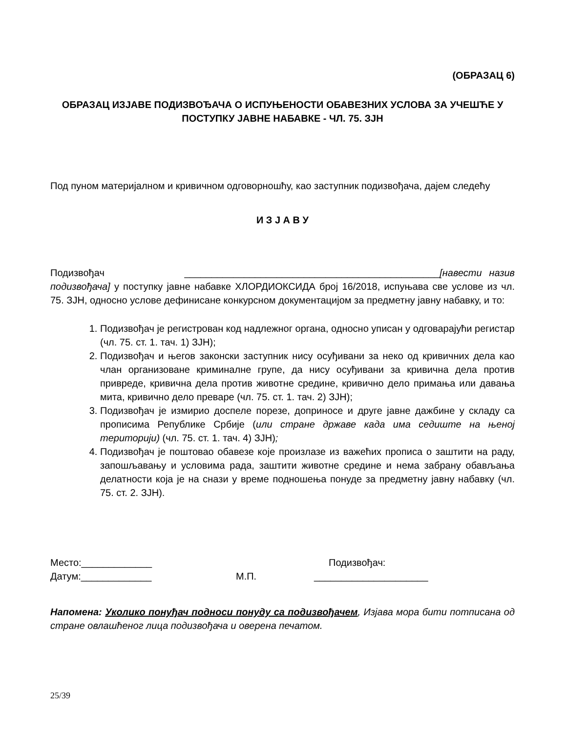(ОБРАЗАЦ 6)
ОБРАЗАЦ ИЗЈАВЕ ПОДИЗВОЂАЧА О ИСПУЊЕНОСТИ ОБАВЕЗНИХ УСЛОВА ЗА УЧЕШЋЕ У ПОСТУПКУ ЈАВНЕ НАБАВКЕ - ЧЛ. 75. ЗЈН
Под пуном материјалном и кривичном одговорношћу, као заступник подизвођача, дајем следећу
И З Ј А В У
Подизвођач _______________________________________________[навести назив подизвођача] у поступку јавне набавке ХЛОРДИОКСИДА број 16/2018, испуњава све услове из чл. 75. ЗЈН, односно услове дефинисане конкурсном документацијом за предметну јавну набавку, и то:
1. Подизвођач је регистрован код надлежног органа, односно уписан у одговарајући регистар (чл. 75. ст. 1. тач. 1) ЗЈН);
2. Подизвођач и његов законски заступник нису осуђивани за неко од кривичних дела као члан организоване криминалне групе, да нису осуђивани за кривична дела против привреде, кривична дела против животне средине, кривично дело примања или давања мита, кривично дело преваре (чл. 75. ст. 1. тач. 2) ЗЈН);
3. Подизвођач је измирио доспеле порезе, доприносе и друге јавне дажбине у складу са прописима Републике Србије (или стране државе када има седиште на њеној територији) (чл. 75. ст. 1. тач. 4) ЗЈН);
4. Подизвођач је поштовао обавезе које произлазе из важећих прописа о заштити на раду, запошљавању и условима рада, заштити животне средине и нема забрану обављања делатности која је на снази у време подношења понуде за предметну јавну набавку (чл. 75. ст. 2. ЗЈН).
Место:_____________
Подизвођач:
Датум:_____________
М.П.
_____________________
Напомена: Уколико понуђач подноси понуду са подизвођачем, Изјава мора бити потписана од стране овлашћеног лица подизвођача и оверена печатом.
25/39